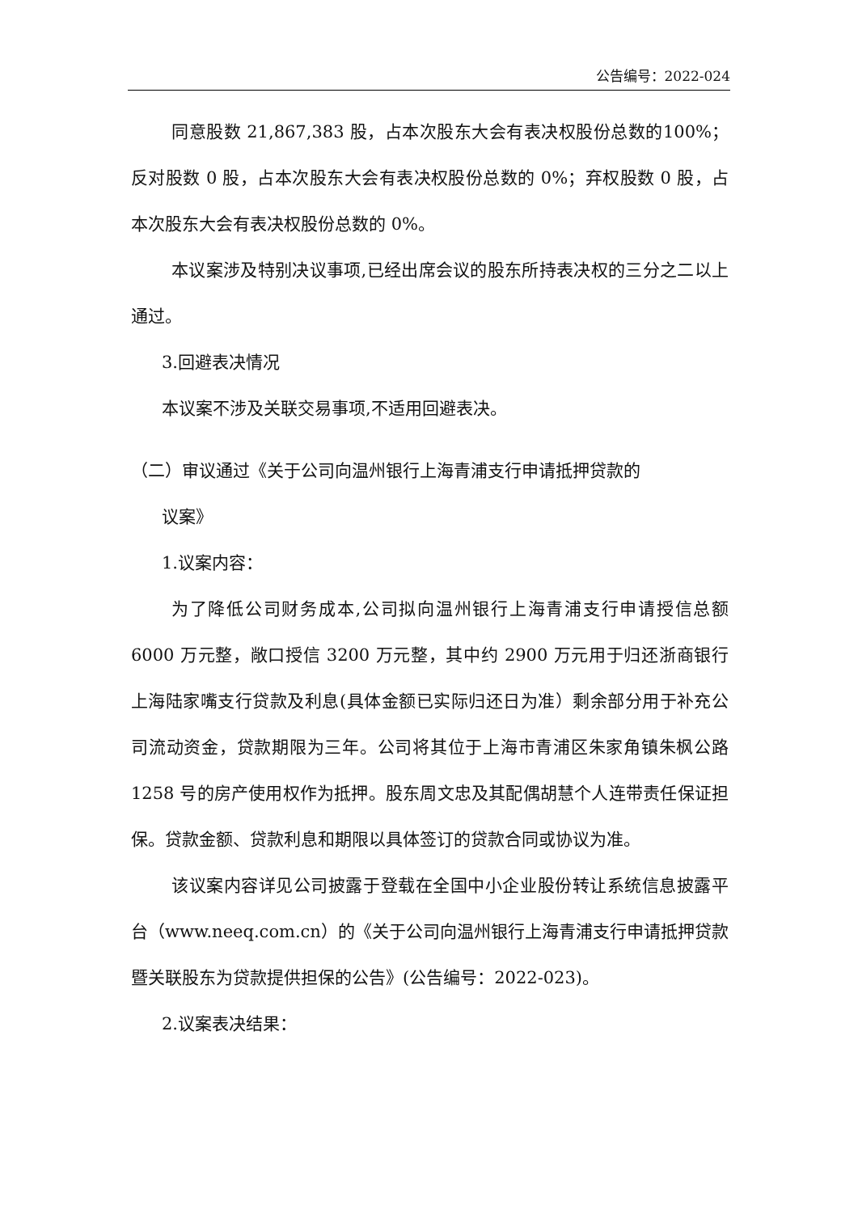公告编号：2022-024
同意股数 21,867,383 股，占本次股东大会有表决权股份总数的100%；反对股数 0 股，占本次股东大会有表决权股份总数的 0%；弃权股数 0 股，占本次股东大会有表决权股份总数的 0%。
本议案涉及特别决议事项,已经出席会议的股东所持表决权的三分之二以上通过。
3.回避表决情况
本议案不涉及关联交易事项,不适用回避表决。
（二）审议通过《关于公司向温州银行上海青浦支行申请抵押贷款的
议案》
1.议案内容：
为了降低公司财务成本,公司拟向温州银行上海青浦支行申请授信总额 6000 万元整，敞口授信 3200 万元整，其中约 2900 万元用于归还浙商银行上海陆家嘴支行贷款及利息(具体金额已实际归还日为准）剩余部分用于补充公司流动资金，贷款期限为三年。公司将其位于上海市青浦区朱家角镇朱枫公路 1258 号的房产使用权作为抵押。股东周文忠及其配偶胡慧个人连带责任保证担保。贷款金额、贷款利息和期限以具体签订的贷款合同或协议为准。
该议案内容详见公司披露于登载在全国中小企业股份转让系统信息披露平台（www.neeq.com.cn）的《关于公司向温州银行上海青浦支行申请抵押贷款暨关联股东为贷款提供担保的公告》(公告编号：2022-023)。
2.议案表决结果：